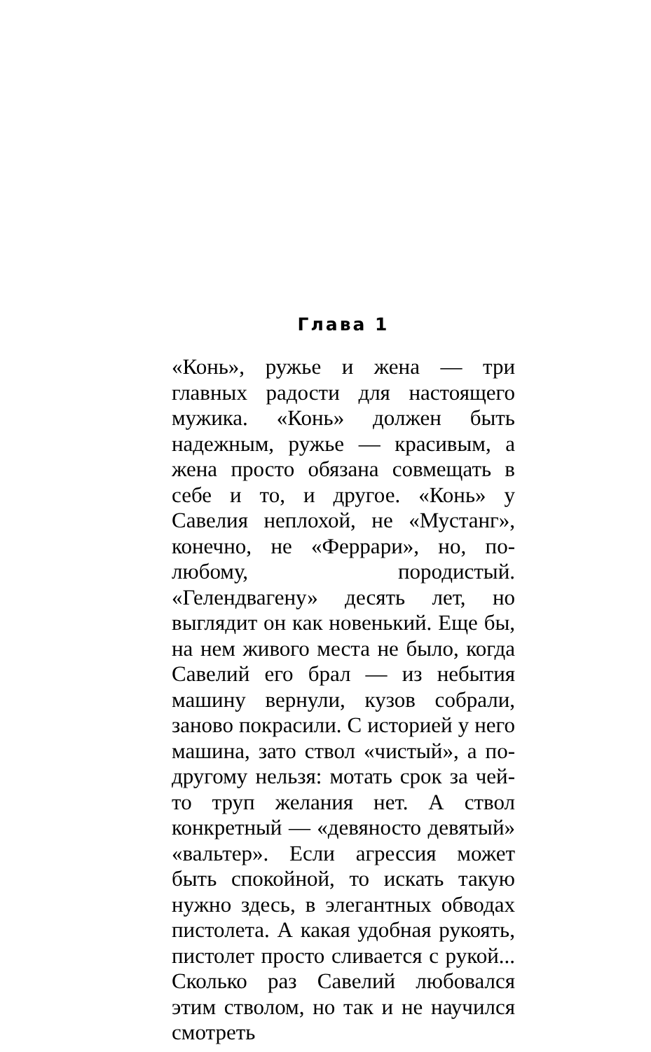Глава 1
«Конь», ружье и жена — три главных радости для настоящего мужика. «Конь» должен быть надежным, ружье — красивым, а жена просто обязана совмещать в себе и то, и другое. «Конь» у Савелия неплохой, не «Мустанг», конечно, не «Феррари», но, по-любому, породистый. «Гелендвагену» десять лет, но выглядит он как новенький. Еще бы, на нем живого места не было, когда Савелий его брал — из небытия машину вернули, кузов собрали, заново покрасили. С историей у него машина, зато ствол «чистый», а по-другому нельзя: мотать срок за чей-то труп желания нет. А ствол конкретный — «девяносто девятый» «вальтер». Если агрессия может быть спокойной, то искать такую нужно здесь, в элегантных обводах пистолета. А какая удобная рукоять, пистолет просто сливается с рукой... Сколько раз Савелий любовался этим стволом, но так и не научился смотреть